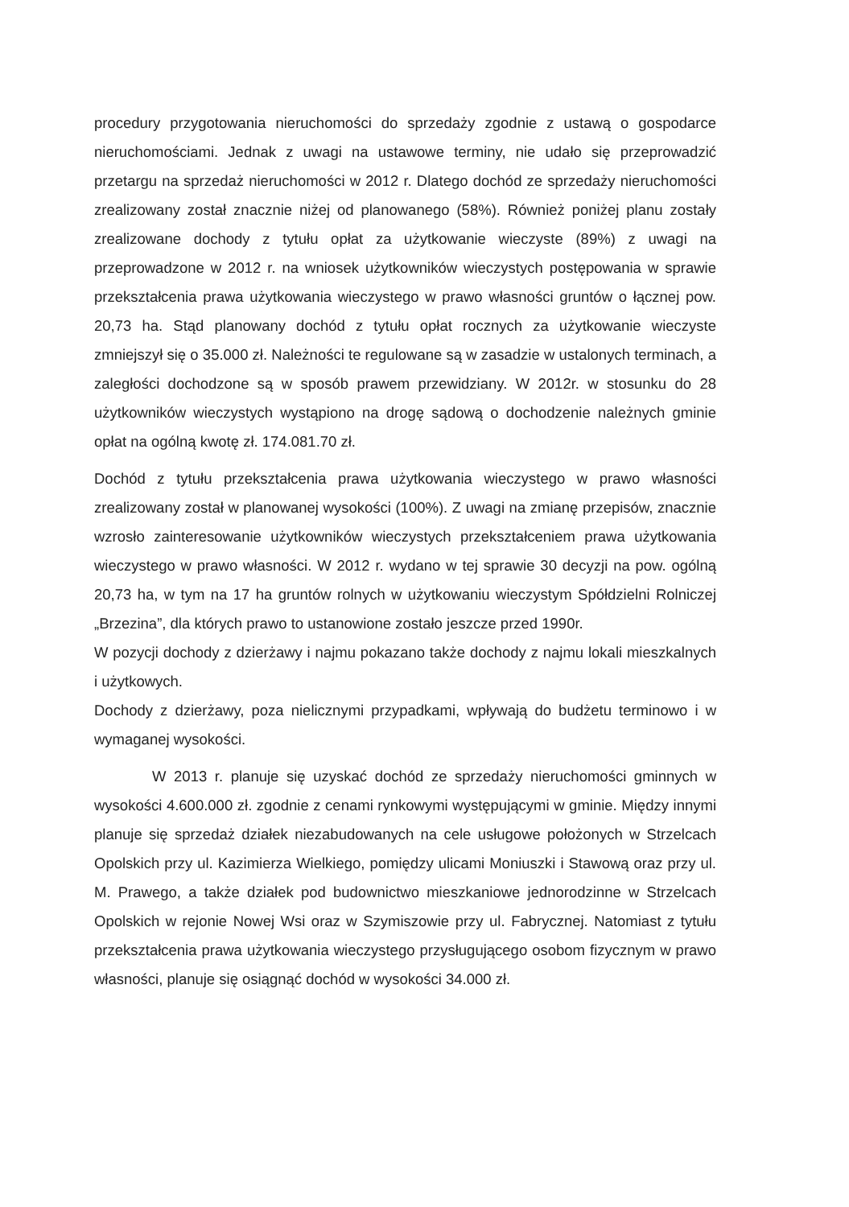procedury przygotowania nieruchomości do sprzedaży zgodnie z ustawą o gospodarce nieruchomościami. Jednak z uwagi na ustawowe terminy, nie udało się przeprowadzić przetargu na sprzedaż nieruchomości w 2012 r. Dlatego dochód ze sprzedaży nieruchomości zrealizowany został znacznie niżej od planowanego (58%). Również poniżej planu zostały zrealizowane dochody z tytułu opłat za użytkowanie wieczyste (89%) z uwagi na przeprowadzone w 2012 r. na wniosek użytkowników wieczystych postępowania w sprawie przekształcenia prawa użytkowania wieczystego w prawo własności gruntów o łącznej pow. 20,73 ha. Stąd planowany dochód z tytułu opłat rocznych za użytkowanie wieczyste zmniejszył się o 35.000 zł. Należności te regulowane są w zasadzie w ustalonych terminach, a zaległości dochodzone są w sposób prawem przewidziany. W 2012r. w stosunku do 28 użytkowników wieczystych wystąpiono na drogę sądową o dochodzenie należnych gminie opłat na ogólną kwotę zł. 174.081.70 zł.
Dochód z tytułu przekształcenia prawa użytkowania wieczystego w prawo własności zrealizowany został w planowanej wysokości (100%). Z uwagi na zmianę przepisów, znacznie wzrosło zainteresowanie użytkowników wieczystych przekształceniem prawa użytkowania wieczystego w prawo własności. W 2012 r. wydano w tej sprawie 30 decyzji na pow. ogólną 20,73 ha, w tym na 17 ha gruntów rolnych w użytkowaniu wieczystym Spółdzielni Rolniczej „Brzezina”, dla których prawo to ustanowione zostało jeszcze przed 1990r.
W pozycji dochody z dzierżawy i najmu pokazano także dochody z najmu lokali mieszkalnych i użytkowych.
Dochody z dzierżawy, poza nielicznymi przypadkami, wpływają do budżetu terminowo i w wymaganej wysokości.
W 2013 r. planuje się uzyskać dochód ze sprzedaży nieruchomości gminnych w wysokości 4.600.000 zł. zgodnie z cenami rynkowymi występującymi w gminie. Między innymi planuje się sprzedaż działek niezabudowanych na cele usługowe położonych w Strzelcach Opolskich przy ul. Kazimierza Wielkiego, pomiędzy ulicami Moniuszki i Stawową oraz przy ul. M. Prawego, a także działek pod budownictwo mieszkaniowe jednorodzinne w Strzelcach Opolskich w rejonie Nowej Wsi oraz w Szymiszowie przy ul. Fabrycznej. Natomiast z tytułu przekształcenia prawa użytkowania wieczystego przysługującego osobom fizycznym w prawo własności, planuje się osiągnąć dochód w wysokości 34.000 zł.